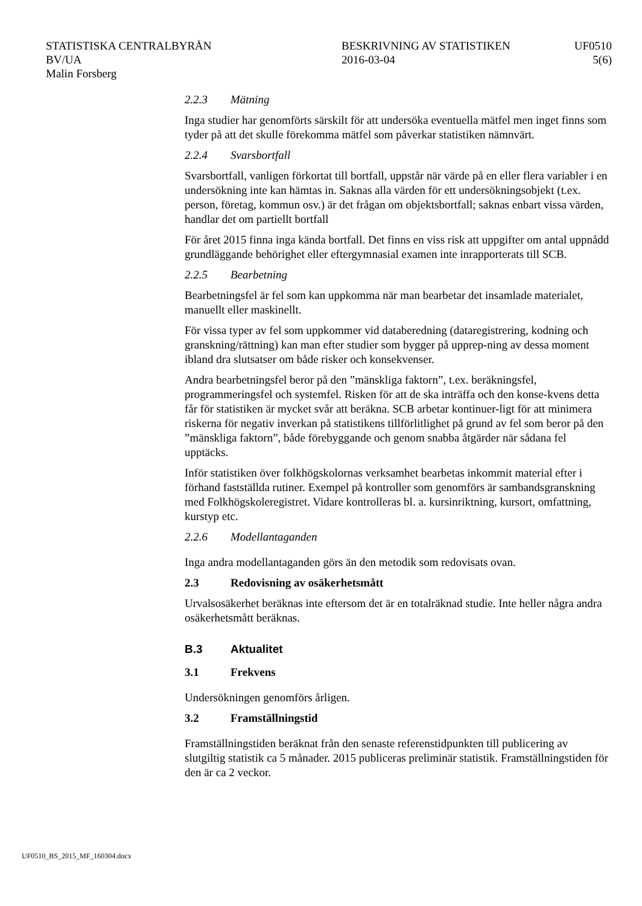STATISTISKA CENTRALBYRÅN
BV/UA
Malin Forsberg
BESKRIVNING AV STATISTIKEN
2016-03-04
UF0510
5(6)
2.2.3 Mätning
Inga studier har genomförts särskilt för att undersöka eventuella mätfel men inget finns som tyder på att det skulle förekomma mätfel som påverkar statistiken nämnvärt.
2.2.4 Svarsbortfall
Svarsbortfall, vanligen förkortat till bortfall, uppstår när värde på en eller flera variabler i en undersökning inte kan hämtas in. Saknas alla värden för ett undersökningsobjekt (t.ex. person, företag, kommun osv.) är det frågan om objektsbortfall; saknas enbart vissa värden, handlar det om partiellt bortfall
För året 2015 finna inga kända bortfall. Det finns en viss risk att uppgifter om antal uppnådd grundläggande behörighet eller eftergymnasial examen inte inrapporterats till SCB.
2.2.5 Bearbetning
Bearbetningsfel är fel som kan uppkomma när man bearbetar det insamlade materialet, manuellt eller maskinellt.
För vissa typer av fel som uppkommer vid databeredning (dataregistrering, kodning och granskning/rättning) kan man efter studier som bygger på upprep-ning av dessa moment ibland dra slutsatser om både risker och konsekvenser.
Andra bearbetningsfel beror på den ”mänskliga faktorn”, t.ex. beräkningsfel, programmeringsfel och systemfel. Risken för att de ska inträffa och den konse-kvens detta får för statistiken är mycket svår att beräkna. SCB arbetar kontinuer-ligt för att minimera riskerna för negativ inverkan på statistikens tillförlitlighet på grund av fel som beror på den ”mänskliga faktorn”, både förebyggande och genom snabba åtgärder när sådana fel upptäcks.
Inför statistiken över folkhögskolornas verksamhet bearbetas inkommit material efter i förhand fastställda rutiner. Exempel på kontroller som genomförs är sambandsgranskning med Folkhögskoleregistret. Vidare kontrolleras bl. a. kursinriktning, kursort, omfattning, kurstyp etc.
2.2.6 Modellantaganden
Inga andra modellantaganden görs än den metodik som redovisats ovan.
2.3 Redovisning av osäkerhetsmått
Urvalsosäkerhet beräknas inte eftersom det är en totalräknad studie. Inte heller några andra osäkerhetsmått beräknas.
B.3 Aktualitet
3.1 Frekvens
Undersökningen genomförs årligen.
3.2 Framställningstid
Framställningstiden beräknat från den senaste referenstidpunkten till publicering av slutgiltig statistik ca 5 månader. 2015 publiceras preliminär statistik. Framställningstiden för den är ca 2 veckor.
UF0510_BS_2015_MF_160304.docx